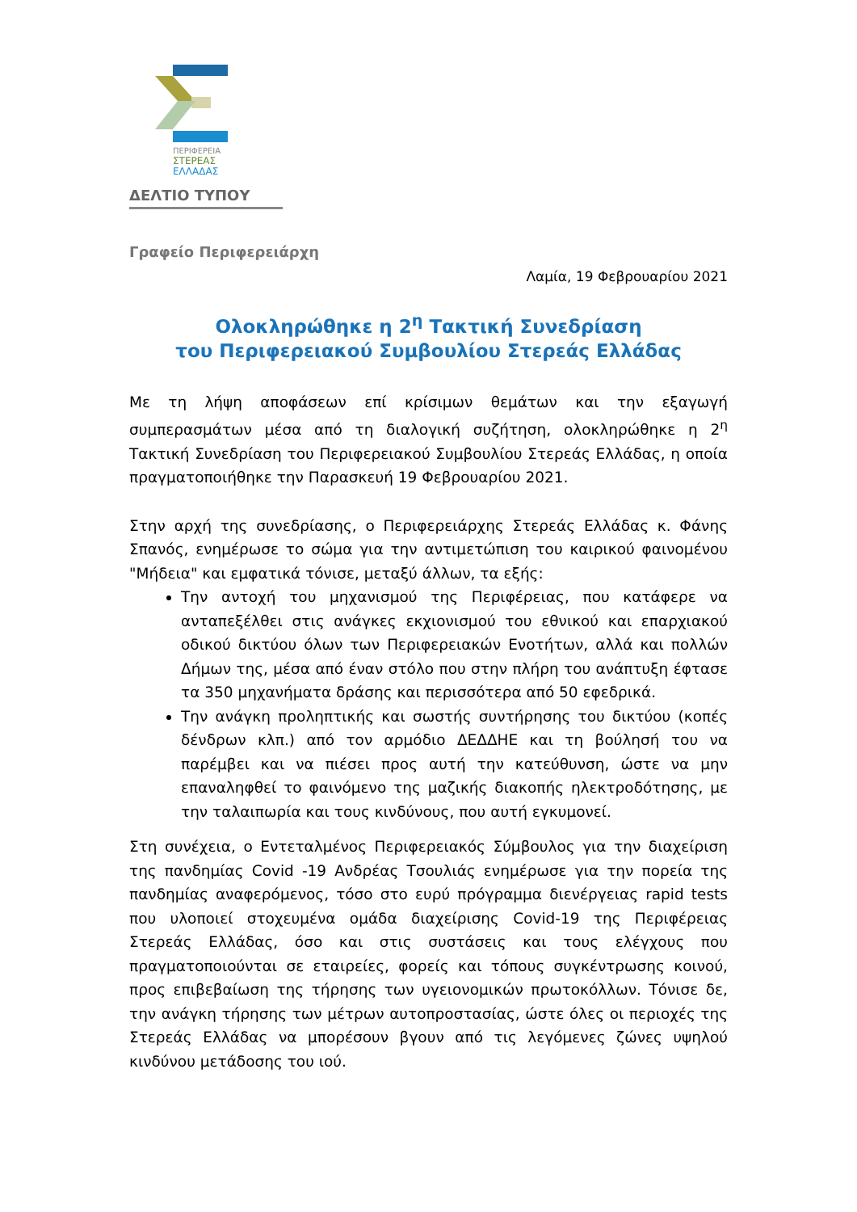ΠΕΡΙΦΕΡΕΙΑ
ΣΤΕΡΕΑΣ
ΕΛΛΑΔΑΣ
ΔΕΛΤΙΟ ΤΥΠΟΥ
Γραφείο Περιφερειάρχη
Λαμία, 19 Φεβρουαρίου 2021
Ολοκληρώθηκε η 2<sup>η</sup> Τακτική Συνεδρίαση
του Περιφερειακού Συμβουλίου Στερεάς Ελλάδας
Με τη λήψη αποφάσεων επί κρίσιμων θεμάτων και την εξαγωγή συμπερασμάτων μέσα από τη διαλογική συζήτηση, ολοκληρώθηκε η 2<sup>η</sup> Τακτική Συνεδρίαση του Περιφερειακού Συμβουλίου Στερεάς Ελλάδας, η οποία πραγματοποιήθηκε την Παρασκευή 19 Φεβρουαρίου 2021.
Στην αρχή της συνεδρίασης, ο Περιφερειάρχης Στερεάς Ελλάδας κ. Φάνης Σπανός, ενημέρωσε το σώμα για την αντιμετώπιση του καιρικού φαινομένου "Μήδεια" και εμφατικά τόνισε, μεταξύ άλλων, τα εξής:
Την αντοχή του μηχανισμού της Περιφέρειας, που κατάφερε να ανταπεξέλθει στις ανάγκες εκχιονισμού του εθνικού και επαρχιακού οδικού δικτύου όλων των Περιφερειακών Ενοτήτων, αλλά και πολλών Δήμων της, μέσα από έναν στόλο που στην πλήρη του ανάπτυξη έφτασε τα 350 μηχανήματα δράσης και περισσότερα από 50 εφεδρικά.
Την ανάγκη προληπτικής και σωστής συντήρησης του δικτύου (κοπές δένδρων κλπ.) από τον αρμόδιο ΔΕΔΔΗΕ και τη βούλησή του να παρέμβει και να πιέσει προς αυτή την κατεύθυνση, ώστε να μην επαναληφθεί το φαινόμενο της μαζικής διακοπής ηλεκτροδότησης, με την ταλαιπωρία και τους κινδύνους, που αυτή εγκυμονεί.
Στη συνέχεια, ο Εντεταλμένος Περιφερειακός Σύμβουλος για την διαχείριση της πανδημίας Covid -19 Ανδρέας Τσουλιάς ενημέρωσε για την πορεία της πανδημίας αναφερόμενος, τόσο στο ευρύ πρόγραμμα διενέργειας rapid tests που υλοποιεί στοχευμένα ομάδα διαχείρισης Covid-19 της Περιφέρειας Στερεάς Ελλάδας, όσο και στις συστάσεις και τους ελέγχους που πραγματοποιούνται σε εταιρείες, φορείς και τόπους συγκέντρωσης κοινού, προς επιβεβαίωση της τήρησης των υγειονομικών πρωτοκόλλων. Τόνισε δε, την ανάγκη τήρησης των μέτρων αυτοπροστασίας, ώστε όλες οι περιοχές της Στερεάς Ελλάδας να μπορέσουν βγουν από τις λεγόμενες ζώνες υψηλού κινδύνου μετάδοσης του ιού.